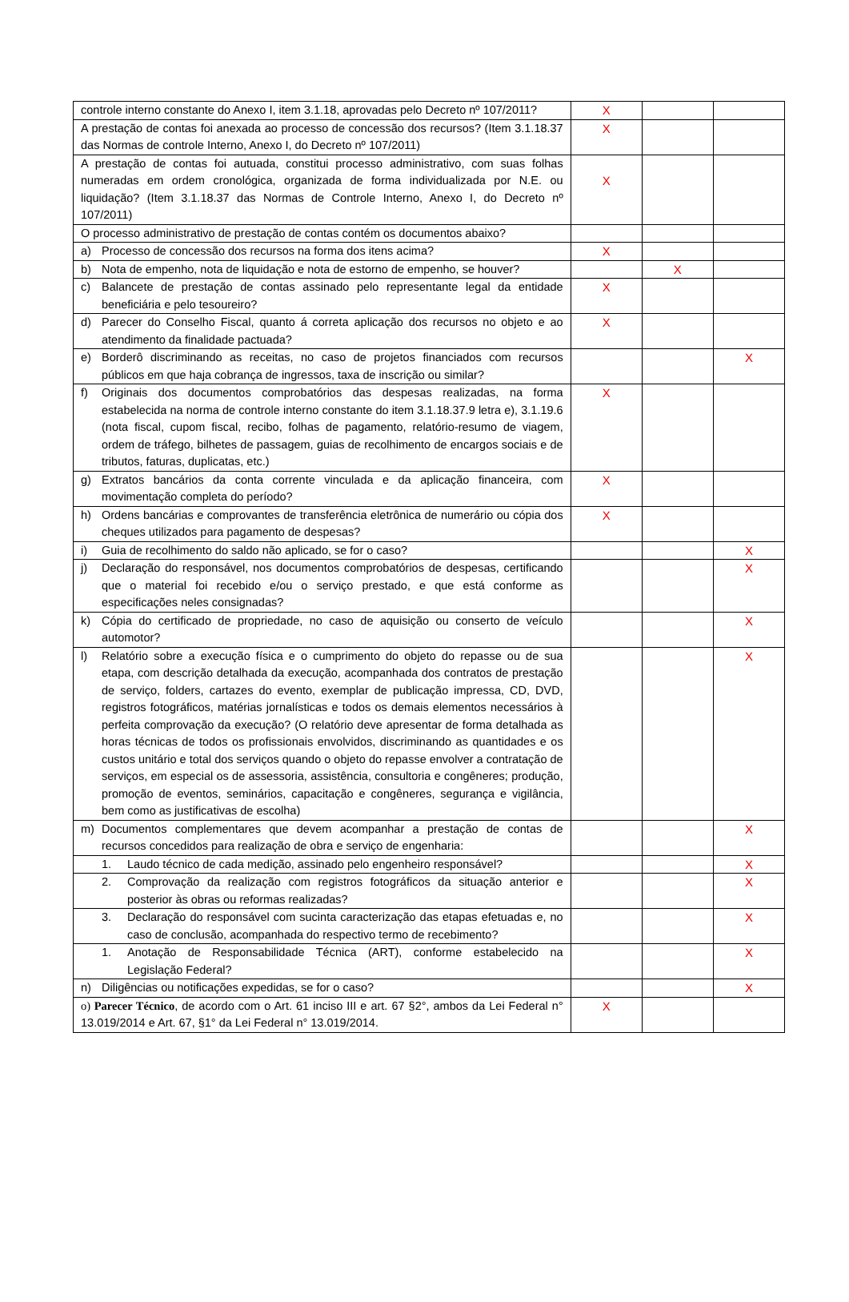| controle interno constante do Anexo I, item 3.1.18, aprovadas pelo Decreto nº 107/2011? | X | | |
| A prestação de contas foi anexada ao processo de concessão dos recursos? (Item 3.1.18.37 das Normas de controle Interno, Anexo I, do Decreto nº 107/2011) | X | | |
| A prestação de contas foi autuada, constitui processo administrativo, com suas folhas numeradas em ordem cronológica, organizada de forma individualizada por N.E. ou liquidação? (Item 3.1.18.37 das Normas de Controle Interno, Anexo I, do Decreto nº 107/2011) | X | | |
| O processo administrativo de prestação de contas contém os documentos abaixo? | | | |
| a) Processo de concessão dos recursos na forma dos itens acima? | X | | |
| b) Nota de empenho, nota de liquidação e nota de estorno de empenho, se houver? | | X | |
| c) Balancete de prestação de contas assinado pelo representante legal da entidade beneficiária e pelo tesoureiro? | X | | |
| d) Parecer do Conselho Fiscal, quanto á correta aplicação dos recursos no objeto e ao atendimento da finalidade pactuada? | X | | |
| e) Borderô discriminando as receitas, no caso de projetos financiados com recursos públicos em que haja cobrança de ingressos, taxa de inscrição ou similar? | | | X |
| f) Originais dos documentos comprobatórios das despesas realizadas, na forma estabelecida na norma de controle interno constante do item 3.1.18.37.9 letra e), 3.1.19.6 (nota fiscal, cupom fiscal, recibo, folhas de pagamento, relatório-resumo de viagem, ordem de tráfego, bilhetes de passagem, guias de recolhimento de encargos sociais e de tributos, faturas, duplicatas, etc.) | X | | |
| g) Extratos bancários da conta corrente vinculada e da aplicação financeira, com movimentação completa do período? | X | | |
| h) Ordens bancárias e comprovantes de transferência eletrônica de numerário ou cópia dos cheques utilizados para pagamento de despesas? | X | | |
| i) Guia de recolhimento do saldo não aplicado, se for o caso? | | | X |
| j) Declaração do responsável, nos documentos comprobatórios de despesas, certificando que o material foi recebido e/ou o serviço prestado, e que está conforme as especificações neles consignadas? | | | X |
| k) Cópia do certificado de propriedade, no caso de aquisição ou conserto de veículo automotor? | | | X |
| l) Relatório sobre a execução física e o cumprimento do objeto do repasse ou de sua etapa, com descrição detalhada da execução, acompanhada dos contratos de prestação de serviço, folders, cartazes do evento, exemplar de publicação impressa, CD, DVD, registros fotográficos, matérias jornalísticas e todos os demais elementos necessários à perfeita comprovação da execução? (O relatório deve apresentar de forma detalhada as horas técnicas de todos os profissionais envolvidos, discriminando as quantidades e os custos unitário e total dos serviços quando o objeto do repasse envolver a contratação de serviços, em especial os de assessoria, assistência, consultoria e congêneres; produção, promoção de eventos, seminários, capacitação e congêneres, segurança e vigilância, bem como as justificativas de escolha) | | | X |
| m) Documentos complementares que devem acompanhar a prestação de contas de recursos concedidos para realização de obra e serviço de engenharia: | | | X |
| 1. Laudo técnico de cada medição, assinado pelo engenheiro responsável? | | | X |
| 2. Comprovação da realização com registros fotográficos da situação anterior e posterior às obras ou reformas realizadas? | | | X |
| 3. Declaração do responsável com sucinta caracterização das etapas efetuadas e, no caso de conclusão, acompanhada do respectivo termo de recebimento? | | | X |
| 1. Anotação de Responsabilidade Técnica (ART), conforme estabelecido na Legislação Federal? | | | X |
| n) Diligências ou notificações expedidas, se for o caso? | | | X |
| o) Parecer Técnico , de acordo com o Art. 61 inciso III e art. 67 §2°, ambos da Lei Federal n° 13.019/2014 e Art. 67, §1° da Lei Federal n° 13.019/2014. | X | | |